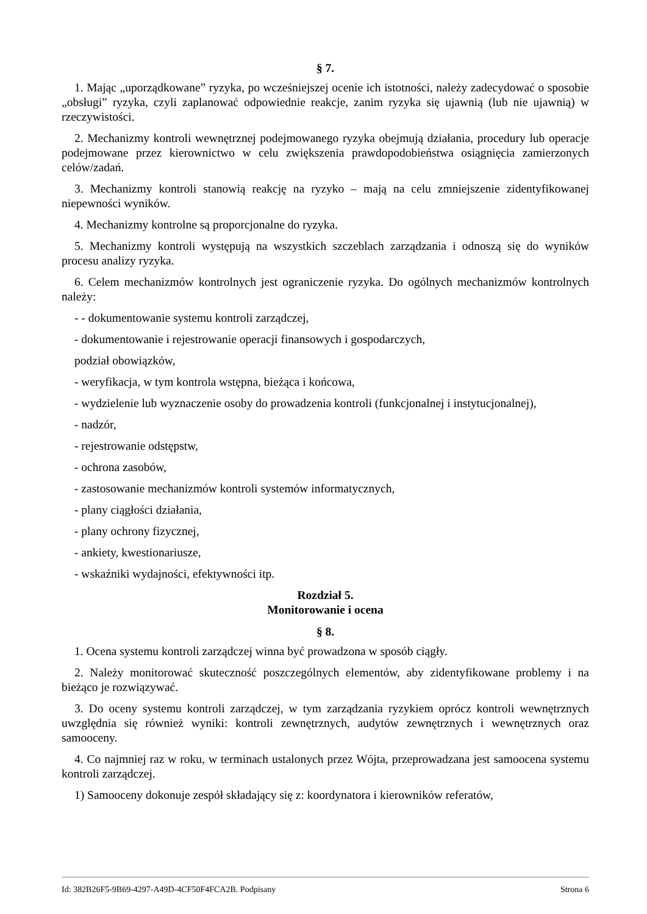§ 7.
1. Mając „uporządkowane” ryzyka, po wcześniejszej ocenie ich istotności, należy zadecydować o sposobie „obsługi” ryzyka, czyli zaplanować odpowiednie reakcje, zanim ryzyka się ujawnią (lub nie ujawnią) w rzeczywistości.
2. Mechanizmy kontroli wewnętrznej podejmowanego ryzyka obejmują działania, procedury lub operacje podejmowane przez kierownictwo w celu zwiększenia prawdopodobieństwa osiągnięcia zamierzonych celów/zadań.
3. Mechanizmy kontroli stanowią reakcję na ryzyko – mają na celu zmniejszenie zidentyfikowanej niepewności wyników.
4. Mechanizmy kontrolne są proporcjonalne do ryzyka.
5. Mechanizmy kontroli występują na wszystkich szczeblach zarządzania i odnoszą się do wyników procesu analizy ryzyka.
6. Celem mechanizmów kontrolnych jest ograniczenie ryzyka. Do ogólnych mechanizmów kontrolnych należy:
- - dokumentowanie systemu kontroli zarządczej,
- dokumentowanie i rejestrowanie operacji finansowych i gospodarczych,
podział obowiązków,
- weryfikacja, w tym kontrola wstępna, bieżąca i końcowa,
- wydzielenie lub wyznaczenie osoby do prowadzenia kontroli (funkcjonalnej i instytucjonalnej),
- nadzór,
- rejestrowanie odstępstw,
- ochrona zasobów,
- zastosowanie mechanizmów kontroli systemów informatycznych,
- plany ciągłości działania,
- plany ochrony fizycznej,
- ankiety, kwestionariusze,
- wskaźniki wydajności, efektywności itp.
Rozdział 5.
Monitorowanie i ocena
§ 8.
1. Ocena systemu kontroli zarządczej winna być prowadzona w sposób ciągły.
2. Należy monitorować skuteczność poszczególnych elementów, aby zidentyfikowane problemy i na bieżąco je rozwiązywać.
3. Do oceny systemu kontroli zarządczej, w tym zarządzania ryzykiem oprócz kontroli wewnętrznych uwzględnia się również wyniki: kontroli zewnętrznych, audytów zewnętrznych i wewnętrznych oraz samooceny.
4. Co najmniej raz w roku, w terminach ustalonych przez Wójta, przeprowadzana jest samoocena systemu kontroli zarządczej.
1) Samooceny dokonuje zespół składający się z: koordynatora i kierowników referatów,
Id: 382B26F5-9B69-4297-A49D-4CF50F4FCA2B. Podpisany Strona 6